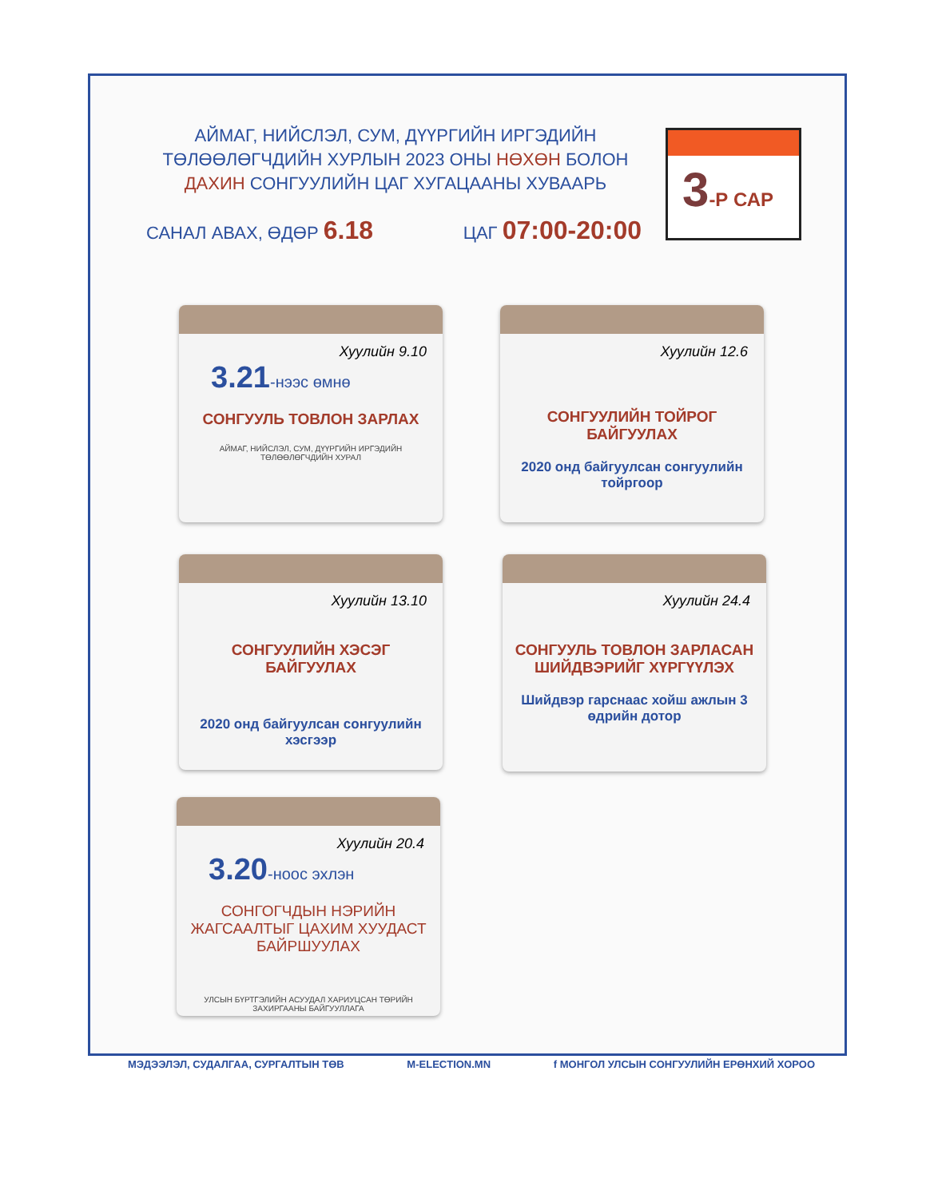АЙМАГ, НИЙСЛЭЛ, СУМ, ДҮҮРГИЙН ИРГЭДИЙН ТӨЛӨӨЛӨГЧДИЙН ХУРЛЫН 2023 ОНЫ НӨХӨН БОЛОН ДАХИН СОНГУУЛИЙН ЦАГ ХУГАЦААНЫ ХУВААРЬ
САНАЛ АВАХ, ӨДӨР 6.18
ЦАГ 07:00-20:00
3-Р САР
Хуулийн 9.10
3.21-нээс өмнө
СОНГУУЛЬ ТОВЛОН ЗАРЛАХ
АЙМАГ, НИЙСЛЭЛ, СУМ, ДҮҮРГИЙН ИРГЭДИЙН ТӨЛӨӨЛӨГЧДИЙН ХУРАЛ
Хуулийн 12.6
СОНГУУЛИЙН ТОЙРОГ БАЙГУУЛАХ
2020 онд байгуулсан сонгуулийн тойргоор
Хуулийн 13.10
СОНГУУЛИЙН ХЭСЭГ БАЙГУУЛАХ
2020 онд байгуулсан сонгуулийн хэсгээр
Хуулийн 24.4
СОНГУУЛЬ ТОВЛОН ЗАРЛАСАН ШИЙДВЭРИЙГ ХҮРГҮҮЛЭХ
Шийдвэр гарснаас хойш ажлын 3 өдрийн дотор
Хуулийн 20.4
3.20-ноос эхлэн
СОНГОГЧДЫН НЭРИЙН ЖАГСААЛТЫГ ЦАХИМ ХУУДАСТ БАЙРШУУЛАХ
УЛСЫН БҮРТГЭЛИЙН АСУУДАЛ ХАРИУЦСАН ТӨРИЙН ЗАХИРГААНЫ БАЙГУУЛЛАГА
МЭДЭЭЛЭЛ, СУДАЛГАА, СУРГАЛТЫН ТӨВ M-ELECTION.MN f МОНГОЛ УЛСЫН СОНГУУЛИЙН ЕРӨНХИЙ ХОРОО